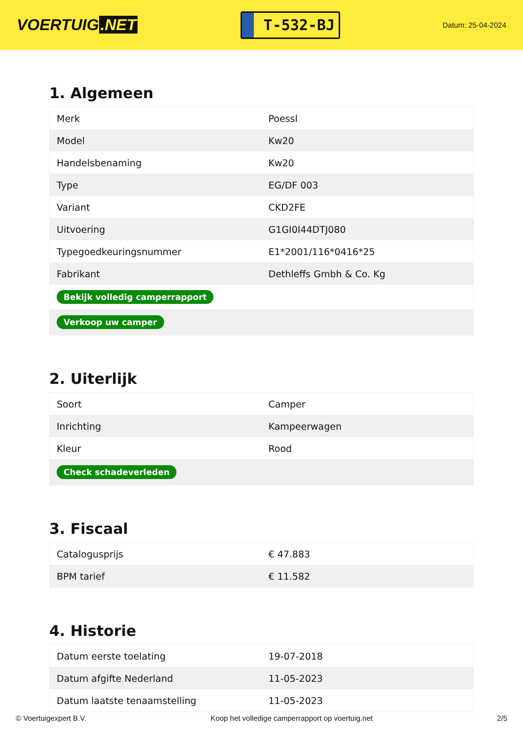VOERTUIG.NET
T-532-BJ
Datum: 25-04-2024
1. Algemeen
| Merk | Poessl |
| Model | Kw20 |
| Handelsbenaming | Kw20 |
| Type | EG/DF 003 |
| Variant | CKD2FE |
| Uitvoering | G1GI0I44DTJ080 |
| Typegoedkeuringsnummer | E1*2001/116*0416*25 |
| Fabrikant | Dethleffs Gmbh & Co. Kg |
| Bekijk volledig camperrapport | |
| Verkoop uw camper | |
2. Uiterlijk
| Soort | Camper |
| Inrichting | Kampeerwagen |
| Kleur | Rood |
| Check schadeverleden | |
3. Fiscaal
| Catalogusprijs | € 47.883 |
| BPM tarief | € 11.582 |
4. Historie
| Datum eerste toelating | 19-07-2018 |
| Datum afgifte Nederland | 11-05-2023 |
| Datum laatste tenaamstelling | 11-05-2023 |
© Voertuigexpert B.V. Koop het volledige camperrapport op voertuig.net 2/5